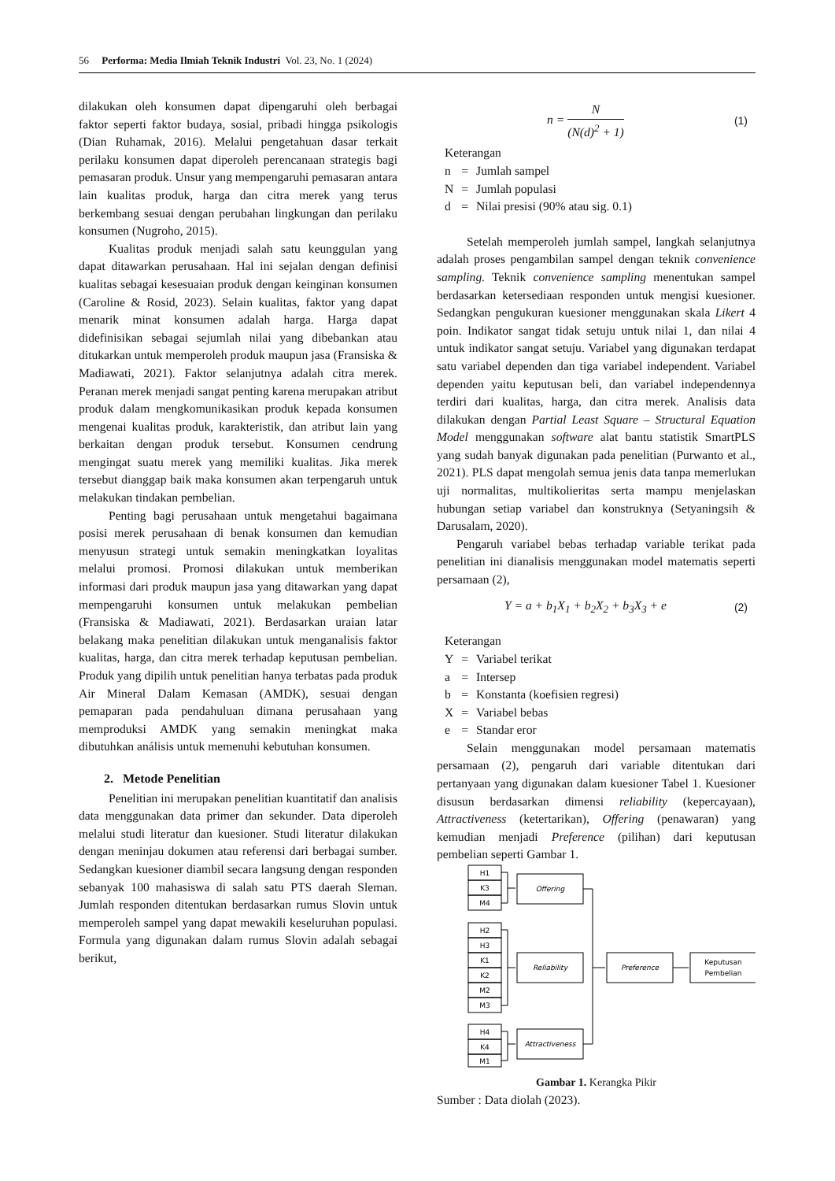56 Performa: Media Ilmiah Teknik Industri Vol. 23, No. 1 (2024)
dilakukan oleh konsumen dapat dipengaruhi oleh berbagai faktor seperti faktor budaya, sosial, pribadi hingga psikologis (Dian Ruhamak, 2016). Melalui pengetahuan dasar terkait perilaku konsumen dapat diperoleh perencanaan strategis bagi pemasaran produk. Unsur yang mempengaruhi pemasaran antara lain kualitas produk, harga dan citra merek yang terus berkembang sesuai dengan perubahan lingkungan dan perilaku konsumen (Nugroho, 2015).
Kualitas produk menjadi salah satu keunggulan yang dapat ditawarkan perusahaan. Hal ini sejalan dengan definisi kualitas sebagai kesesuaian produk dengan keinginan konsumen (Caroline & Rosid, 2023). Selain kualitas, faktor yang dapat menarik minat konsumen adalah harga. Harga dapat didefinisikan sebagai sejumlah nilai yang dibebankan atau ditukarkan untuk memperoleh produk maupun jasa (Fransiska & Madiawati, 2021). Faktor selanjutnya adalah citra merek. Peranan merek menjadi sangat penting karena merupakan atribut produk dalam mengkomunikasikan produk kepada konsumen mengenai kualitas produk, karakteristik, dan atribut lain yang berkaitan dengan produk tersebut. Konsumen cendrung mengingat suatu merek yang memiliki kualitas. Jika merek tersebut dianggap baik maka konsumen akan terpengaruh untuk melakukan tindakan pembelian.
Penting bagi perusahaan untuk mengetahui bagaimana posisi merek perusahaan di benak konsumen dan kemudian menyusun strategi untuk semakin meningkatkan loyalitas melalui promosi. Promosi dilakukan untuk memberikan informasi dari produk maupun jasa yang ditawarkan yang dapat mempengaruhi konsumen untuk melakukan pembelian (Fransiska & Madiawati, 2021). Berdasarkan uraian latar belakang maka penelitian dilakukan untuk menganalisis faktor kualitas, harga, dan citra merek terhadap keputusan pembelian. Produk yang dipilih untuk penelitian hanya terbatas pada produk Air Mineral Dalam Kemasan (AMDK), sesuai dengan pemaparan pada pendahuluan dimana perusahaan yang memproduksi AMDK yang semakin meningkat maka dibutuhkan análisis untuk memenuhi kebutuhan konsumen.
2. Metode Penelitian
Penelitian ini merupakan penelitian kuantitatif dan analisis data menggunakan data primer dan sekunder. Data diperoleh melalui studi literatur dan kuesioner. Studi literatur dilakukan dengan meninjau dokumen atau referensi dari berbagai sumber. Sedangkan kuesioner diambil secara langsung dengan responden sebanyak 100 mahasiswa di salah satu PTS daerah Sleman. Jumlah responden ditentukan berdasarkan rumus Slovin untuk memperoleh sampel yang dapat mewakili keseluruhan populasi. Formula yang digunakan dalam rumus Slovin adalah sebagai berikut,
n = N (N(d)<sup>2</sup> + 1) (1)
| Keterangan | | |
| n | = | Jumlah sampel |
| N | = | Jumlah populasi |
| d | = | Nilai presisi (90% atau sig. 0.1) |
Setelah memperoleh jumlah sampel, langkah selanjutnya adalah proses pengambilan sampel dengan teknik convenience sampling. Teknik convenience sampling menentukan sampel berdasarkan ketersediaan responden untuk mengisi kuesioner. Sedangkan pengukuran kuesioner menggunakan skala Likert 4 poin. Indikator sangat tidak setuju untuk nilai 1, dan nilai 4 untuk indikator sangat setuju. Variabel yang digunakan terdapat satu variabel dependen dan tiga variabel independent. Variabel dependen yaitu keputusan beli, dan variabel independennya terdiri dari kualitas, harga, dan citra merek. Analisis data dilakukan dengan Partial Least Square – Structural Equation Model menggunakan software alat bantu statistik SmartPLS yang sudah banyak digunakan pada penelitian (Purwanto et al., 2021). PLS dapat mengolah semua jenis data tanpa memerlukan uji normalitas, multikolieritas serta mampu menjelaskan hubungan setiap variabel dan konstruknya (Setyaningsih & Darusalam, 2020).
Pengaruh variabel bebas terhadap variable terikat pada penelitian ini dianalisis menggunakan model matematis seperti persamaan (2),
Y = a + b<sub>1</sub>X<sub>1</sub> + b<sub>2</sub>X<sub>2</sub> + b<sub>3</sub>X<sub>3</sub> + e (2)
| Keterangan | | |
| Y | = | Variabel terikat |
| a | = | Intersep |
| b | = | Konstanta (koefisien regresi) |
| X | = | Variabel bebas |
| e | = | Standar eror |
Selain menggunakan model persamaan matematis persamaan (2), pengaruh dari variable ditentukan dari pertanyaan yang digunakan dalam kuesioner Tabel 1. Kuesioner disusun berdasarkan dimensi reliability (kepercayaan), Attractiveness (ketertarikan), Offering (penawaran) yang kemudian menjadi Preference (pilihan) dari keputusan pembelian seperti Gambar 1.
H1
K3
M4
H2
H3
K1
K2
M2
M3
H4
K4
M1
Offering
Reliability
Attractiveness
Preference
Keputusan
Pembelian
Gambar 1. Kerangka Pikir
Sumber : Data diolah (2023).